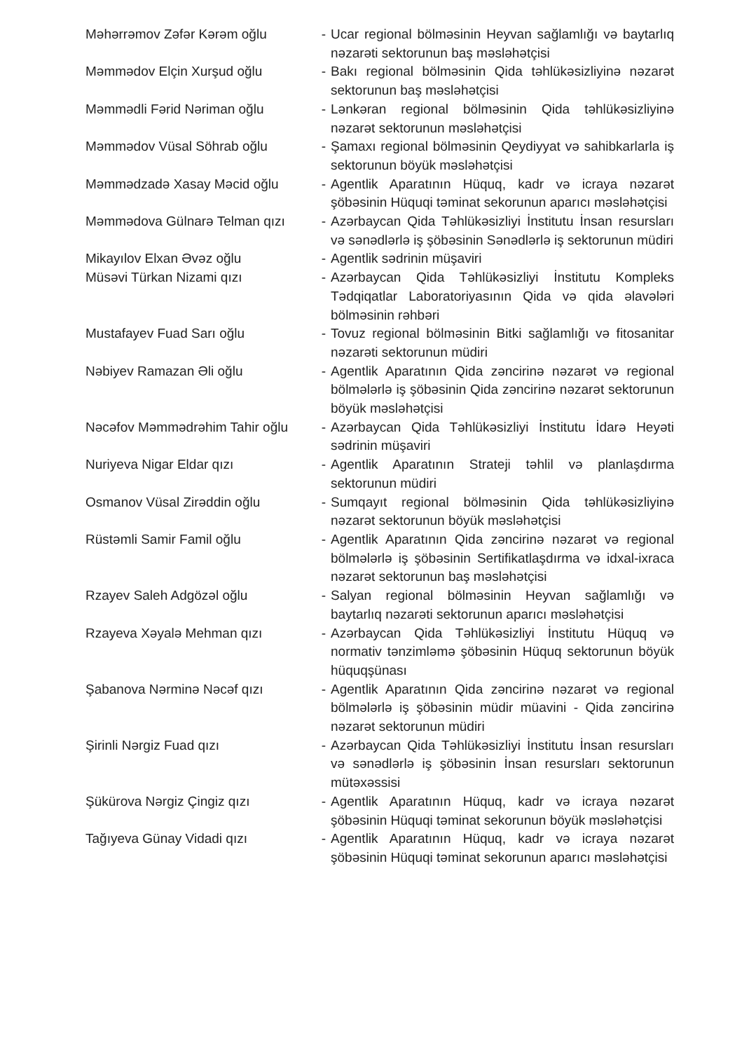Məhərrəmov Zəfər Kərəm oğlu - Ucar regional bölməsinin Heyvan sağlamlığı və baytarlıq nəzarəti sektorunun baş məsləhətçisi
Məmmədov Elçin Xurşud oğlu - Bakı regional bölməsinin Qida təhlükəsizliyinə nəzarət sektorunun baş məsləhətçisi
Məmmədli Fərid Nəriman oğlu - Lənkəran regional bölməsinin Qida təhlükəsizliyinə nəzarət sektorunun məsləhətçisi
Məmmədov Vüsal Söhrab oğlu - Şamaxı regional bölməsinin Qeydiyyat və sahibkarlarla iş sektorunun böyük məsləhətçisi
Məmmədzadə Xasay Məcid oğlu - Agentlik Aparatının Hüquq, kadr və icraya nəzarət şöbəsinin Hüquqi təminat sekorunun aparıcı məsləhətçisi
Məmmədova Gülnarə Telman qızı
- Azərbaycan Qida Təhlükəsizliyi İnstitutu İnsan resursları və sənədlərlə iş şöbəsinin Sənədlərlə iş sektorunun müdiri
Mikayılov Elxan Əvəz oğlu - Agentlik sədrinin müşaviri
Müsəvi Türkan Nizami qızı - Azərbaycan Qida Təhlükəsizliyi İnstitutu Kompleks Tədqiqatlar Laboratoriyasının Qida və qida əlavələri bölməsinin rəhbəri
Mustafayev Fuad Sarı oğlu - Tovuz regional bölməsinin Bitki sağlamlığı və fitosanitar nəzarəti sektorunun müdiri
Nəbiyev Ramazan Əli oğlu - Agentlik Aparatının Qida zəncirinə nəzarət və regional bölmələrlə iş şöbəsinin Qida zəncirinə nəzarət sektorunun böyük məsləhətçisi
Nəcəfov Məmmədrəhim Tahir oğlu
- Azərbaycan Qida Təhlükəsizliyi İnstitutu İdarə Heyəti sədrinin müşaviri
Nuriyeva Nigar Eldar qızı - Agentlik Aparatının Strateji təhlil və planlaşdırma sektorunun müdiri
Osmanov Vüsal Zirəddin oğlu - Sumqayıt regional bölməsinin Qida təhlükəsizliyinə nəzarət sektorunun böyük məsləhətçisi
Rüstəmli Samir Famil oğlu - Agentlik Aparatının Qida zəncirinə nəzarət və regional bölmələrlə iş şöbəsinin Sertifikatlaşdırma və idxal-ixraca nəzarət sektorunun baş məsləhətçisi
Rzayev Saleh Adgözəl oğlu - Salyan regional bölməsinin Heyvan sağlamlığı və baytarlıq nəzarəti sektorunun aparıcı məsləhətçisi
Rzayeva Xəyalə Mehman qızı - Azərbaycan Qida Təhlükəsizliyi İnstitutu Hüquq və normativ tənzimləmə şöbəsinin Hüquq sektorunun böyük hüquqşünası
Şabanova Nərminə Nəcəf qızı - Agentlik Aparatının Qida zəncirinə nəzarət və regional bölmələrlə iş şöbəsinin müdir müavini - Qida zəncirinə nəzarət sektorunun müdiri
Şirinli Nərgiz Fuad qızı - Azərbaycan Qida Təhlükəsizliyi İnstitutu İnsan resursları və sənədlərlə iş şöbəsinin İnsan resursları sektorunun mütəxəssisi
Şükürova Nərgiz Çingiz qızı - Agentlik Aparatının Hüquq, kadr və icraya nəzarət şöbəsinin Hüquqi təminat sekorunun böyük məsləhətçisi
Tağıyeva Günay Vidadi qızı - Agentlik Aparatının Hüquq, kadr və icraya nəzarət şöbəsinin Hüquqi təminat sekorunun aparıcı məsləhətçisi